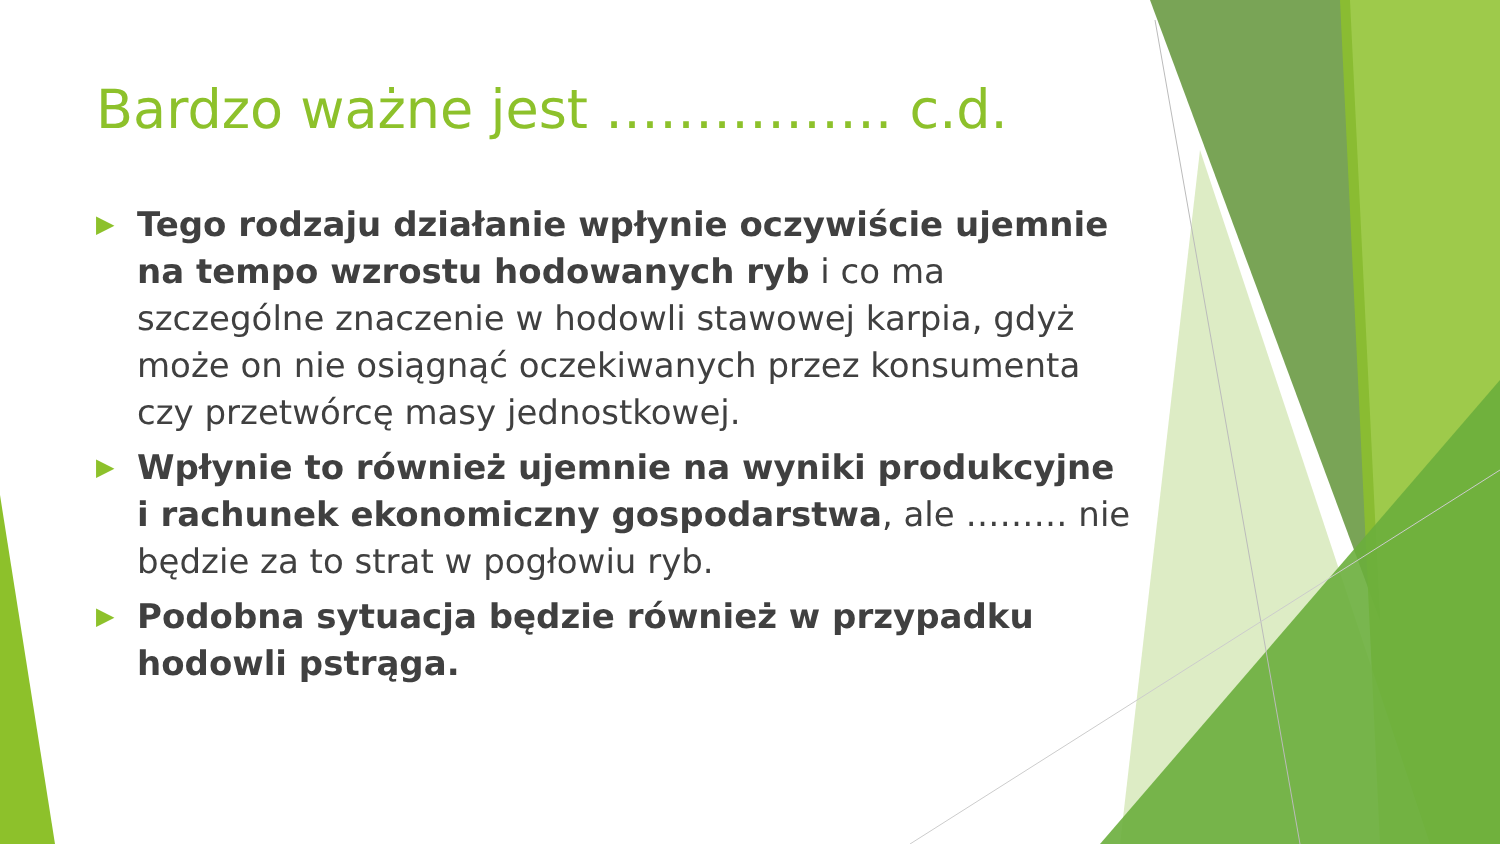Bardzo ważne jest ……………. c.d.
▶ Tego rodzaju działanie wpłynie oczywiście ujemnie na tempo wzrostu hodowanych ryb i co ma szczególne znaczenie w hodowli stawowej karpia, gdyż może on nie osiągnąć oczekiwanych przez konsumenta czy przetwórcę masy jednostkowej.
▶ Wpłynie to również ujemnie na wyniki produkcyjne i rachunek ekonomiczny gospodarstwa, ale ……… nie będzie za to strat w pogłowiu ryb.
▶ Podobna sytuacja będzie również w przypadku hodowli pstrąga.